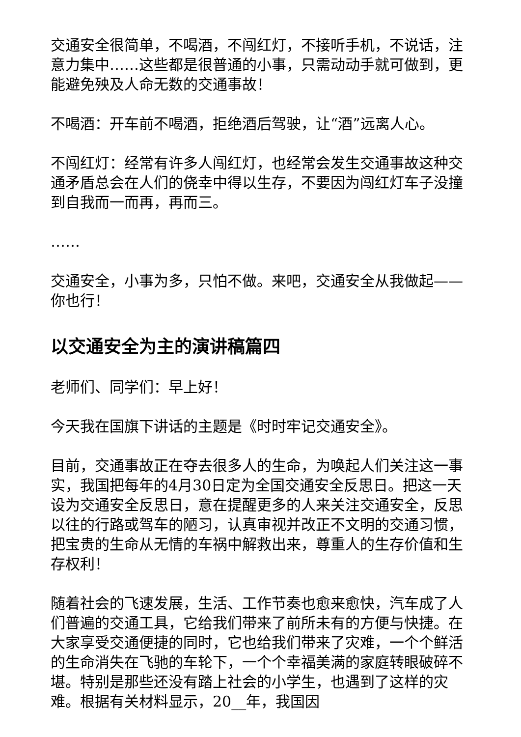交通安全很简单，不喝酒，不闯红灯，不接听手机，不说话，注意力集中……这些都是很普通的小事，只需动动手就可做到，更能避免殃及人命无数的交通事故！
不喝酒：开车前不喝酒，拒绝酒后驾驶，让“酒”远离人心。
不闯红灯：经常有许多人闯红灯，也经常会发生交通事故这种交通矛盾总会在人们的侥幸中得以生存，不要因为闯红灯车子没撞到自我而一而再，再而三。
……
交通安全，小事为多，只怕不做。来吧，交通安全从我做起——你也行！
以交通安全为主的演讲稿篇四
老师们、同学们：早上好！
今天我在国旗下讲话的主题是《时时牢记交通安全》。
目前，交通事故正在夺去很多人的生命，为唤起人们关注这一事实，我国把每年的4月30日定为全国交通安全反思日。把这一天设为交通安全反思日，意在提醒更多的人来关注交通安全，反思以往的行路或驾车的陋习，认真审视并改正不文明的交通习惯，把宝贵的生命从无情的车祸中解救出来，尊重人的生存价值和生存权利！
随着社会的飞速发展，生活、工作节奏也愈来愈快，汽车成了人们普遍的交通工具，它给我们带来了前所未有的方便与快捷。在大家享受交通便捷的同时，它也给我们带来了灾难，一个个鲜活的生命消失在飞驰的车轮下，一个个幸福美满的家庭转眼破碎不堪。特别是那些还没有踏上社会的小学生，也遇到了这样的灾难。根据有关材料显示，20__年，我国因